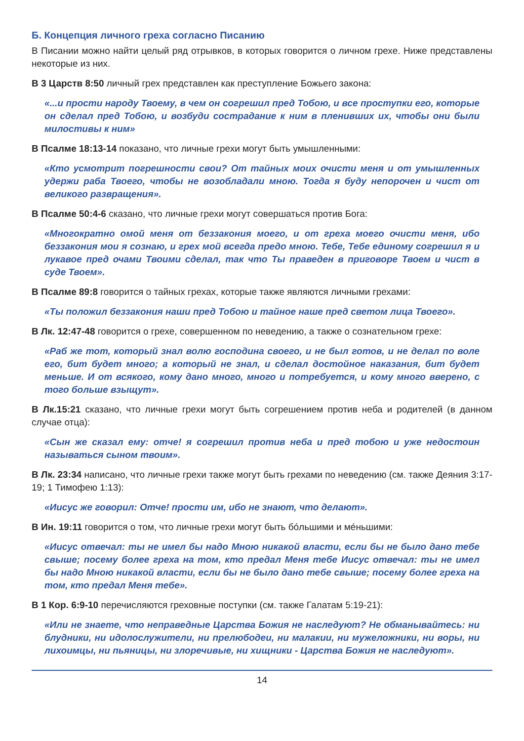Б. Концепция личного греха согласно Писанию
В Писании можно найти целый ряд отрывков, в которых говорится о личном грехе. Ниже представлены некоторые из них.
В 3 Царств 8:50 личный грех представлен как преступление Божьего закона:
«...и прости народу Твоему, в чем он согрешил пред Тобою, и все проступки его, которые он сделал пред Тобою, и возбуди сострадание к ним в пленивших их, чтобы они были милостивы к ним»
В Псалме 18:13-14 показано, что личные грехи могут быть умышленными:
«Кто усмотрит погрешности свои? От тайных моих очисти меня и от умышленных удержи раба Твоего, чтобы не возобладали мною. Тогда я буду непорочен и чист от великого развращения».
В Псалме 50:4-6 сказано, что личные грехи могут совершаться против Бога:
«Многократно омой меня от беззакония моего, и от греха моего очисти меня, ибо беззакония мои я сознаю, и грех мой всегда предо мною. Тебе, Тебе единому согрешил я и лукавое пред очами Твоими сделал, так что Ты праведен в приговоре Твоем и чист в суде Твоем».
В Псалме 89:8 говорится о тайных грехах, которые также являются личными грехами:
«Ты положил беззакония наши пред Тобою и тайное наше пред светом лица Твоего».
В Лк. 12:47-48 говорится о грехе, совершенном по неведению, а также о сознательном грехе:
«Раб же тот, который знал волю господина своего, и не был готов, и не делал по воле его, бит будет много; а который не знал, и сделал достойное наказания, бит будет меньше. И от всякого, кому дано много, много и потребуется, и кому много вверено, с того больше взыщут».
В Лк.15:21 сказано, что личные грехи могут быть согрешением против неба и родителей (в данном случае отца):
«Сын же сказал ему: отче! я согрешил против неба и пред тобою и уже недостоин называться сыном твоим».
В Лк. 23:34 написано, что личные грехи также могут быть грехами по неведению (см. также Деяния 3:17-19; 1 Тимофею 1:13):
«Иисус же говорил: Отче! прости им, ибо не знают, что делают».
В Ин. 19:11 говорится о том, что личные грехи могут быть бóльшими и мéньшими:
«Иисус отвечал: ты не имел бы надо Мною никакой власти, если бы не было дано тебе свыше; посему более греха на том, кто предал Меня тебе Иисус отвечал: ты не имел бы надо Мною никакой власти, если бы не было дано тебе свыше; посему более греха на том, кто предал Меня тебе».
В 1 Кор. 6:9-10 перечисляются греховные поступки (см. также Галатам 5:19-21):
«Или не знаете, что неправедные Царства Божия не наследуют? Не обманывайтесь: ни блудники, ни идолослужители, ни прелюбодеи, ни малакии, ни мужеложники, ни воры, ни лихоимцы, ни пьяницы, ни злоречивые, ни хищники - Царства Божия не наследуют».
14